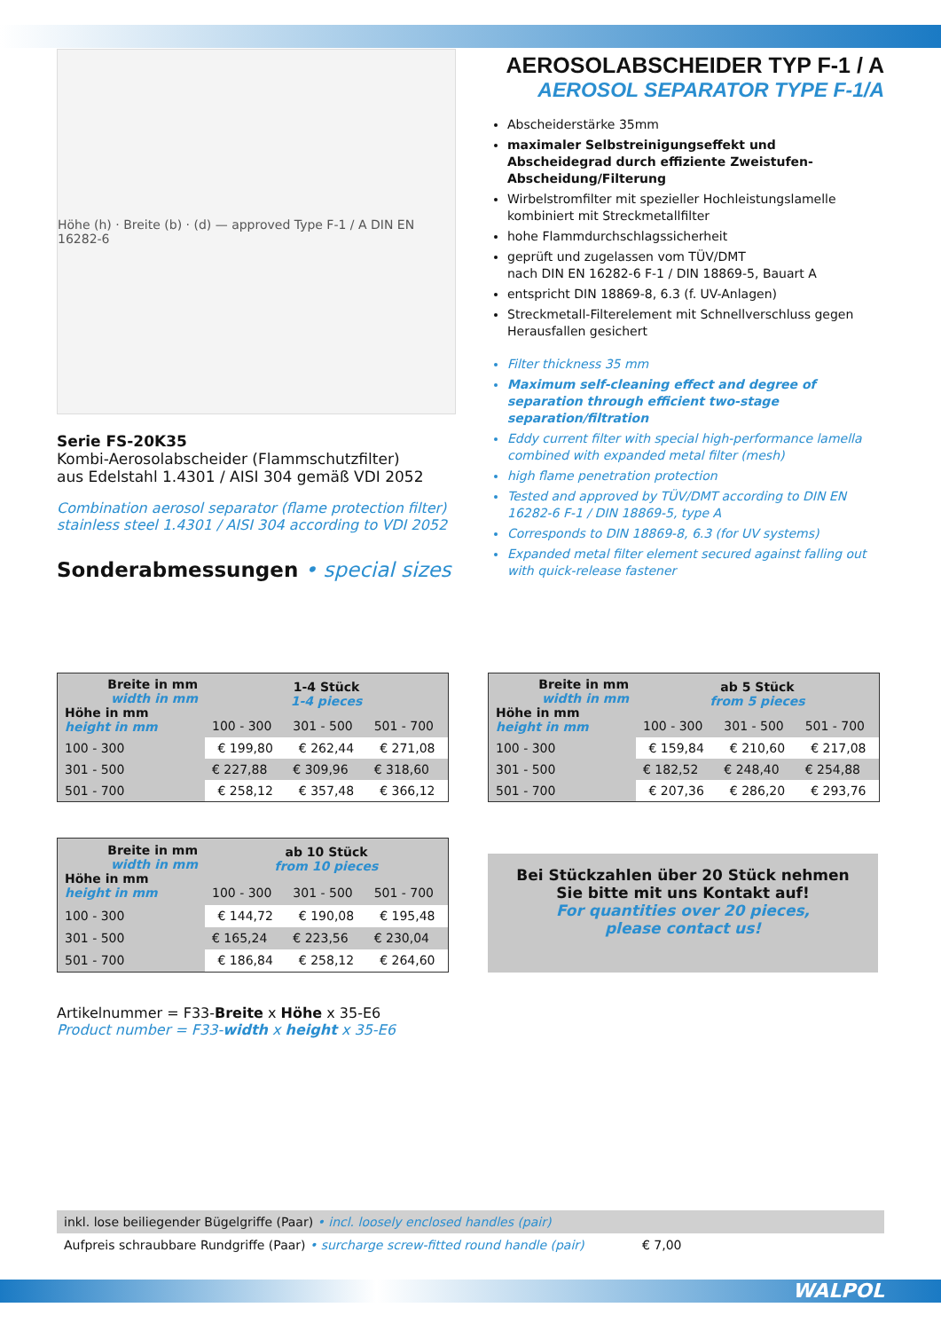Höhe (h) · Breite (b) · (d) — approved Type F-1 / A DIN EN 16282-6
Serie FS-20K35
Kombi-Aerosolabscheider (Flammschutzfilter)
aus Edelstahl 1.4301 / AISI 304 gemäß VDI 2052
Combination aerosol separator (flame protection filter)
stainless steel 1.4301 / AISI 304 according to VDI 2052
Sonderabmessungen • special sizes
AEROSOLABSCHEIDER TYP F-1 / A
AEROSOL SEPARATOR TYPE F-1/A
Abscheiderstärke 35mm
maximaler Selbstreinigungseffekt und Abscheidegrad durch effiziente Zweistufen-Abscheidung/Filterung
Wirbelstromfilter mit spezieller Hochleistungslamelle kombiniert mit Streckmetallfilter
hohe Flammdurchschlagssicherheit
geprüft und zugelassen vom TÜV/DMT
nach DIN EN 16282-6 F-1 / DIN 18869-5, Bauart A
entspricht DIN 18869-8, 6.3 (f. UV-Anlagen)
Streckmetall-Filterelement mit Schnellverschluss gegen Herausfallen gesichert
Filter thickness 35 mm
Maximum self-cleaning effect and degree of separation through efficient two-stage separation/filtration
Eddy current filter with special high-performance lamella combined with expanded metal filter (mesh)
high flame penetration protection
Tested and approved by TÜV/DMT according to DIN EN 16282-6 F-1 / DIN 18869-5, type A
Corresponds to DIN 18869-8, 6.3 (for UV systems)
Expanded metal filter element secured against falling out with quick-release fastener
| Breite in mm width in mm Höhe in mm height in mm | 1-4 Stück 1-4 pieces | | |
| --- | --- | --- | --- |
| | 100 - 300 | 301 - 500 | 501 - 700 |
| 100 - 300 | € 199,80 | € 262,44 | € 271,08 |
| 301 - 500 | € 227,88 | € 309,96 | € 318,60 |
| 501 - 700 | € 258,12 | € 357,48 | € 366,12 |
| Breite in mm width in mm Höhe in mm height in mm | ab 5 Stück from 5 pieces | | |
| --- | --- | --- | --- |
| | 100 - 300 | 301 - 500 | 501 - 700 |
| 100 - 300 | € 159,84 | € 210,60 | € 217,08 |
| 301 - 500 | € 182,52 | € 248,40 | € 254,88 |
| 501 - 700 | € 207,36 | € 286,20 | € 293,76 |
| Breite in mm width in mm Höhe in mm height in mm | ab 10 Stück from 10 pieces | | |
| --- | --- | --- | --- |
| | 100 - 300 | 301 - 500 | 501 - 700 |
| 100 - 300 | € 144,72 | € 190,08 | € 195,48 |
| 301 - 500 | € 165,24 | € 223,56 | € 230,04 |
| 501 - 700 | € 186,84 | € 258,12 | € 264,60 |
Bei Stückzahlen über 20 Stück nehmen
Sie bitte mit uns Kontakt auf!
For quantities over 20 pieces,
please contact us!
Artikelnummer = F33-Breite x Höhe x 35-E6
Product number = F33-width x height x 35-E6
inkl. lose beiliegender Bügelgriffe (Paar) • incl. loosely enclosed handles (pair)
Aufpreis schraubbare Rundgriffe (Paar) • surcharge screw-fitted round handle (pair) € 7,00
WALPOL